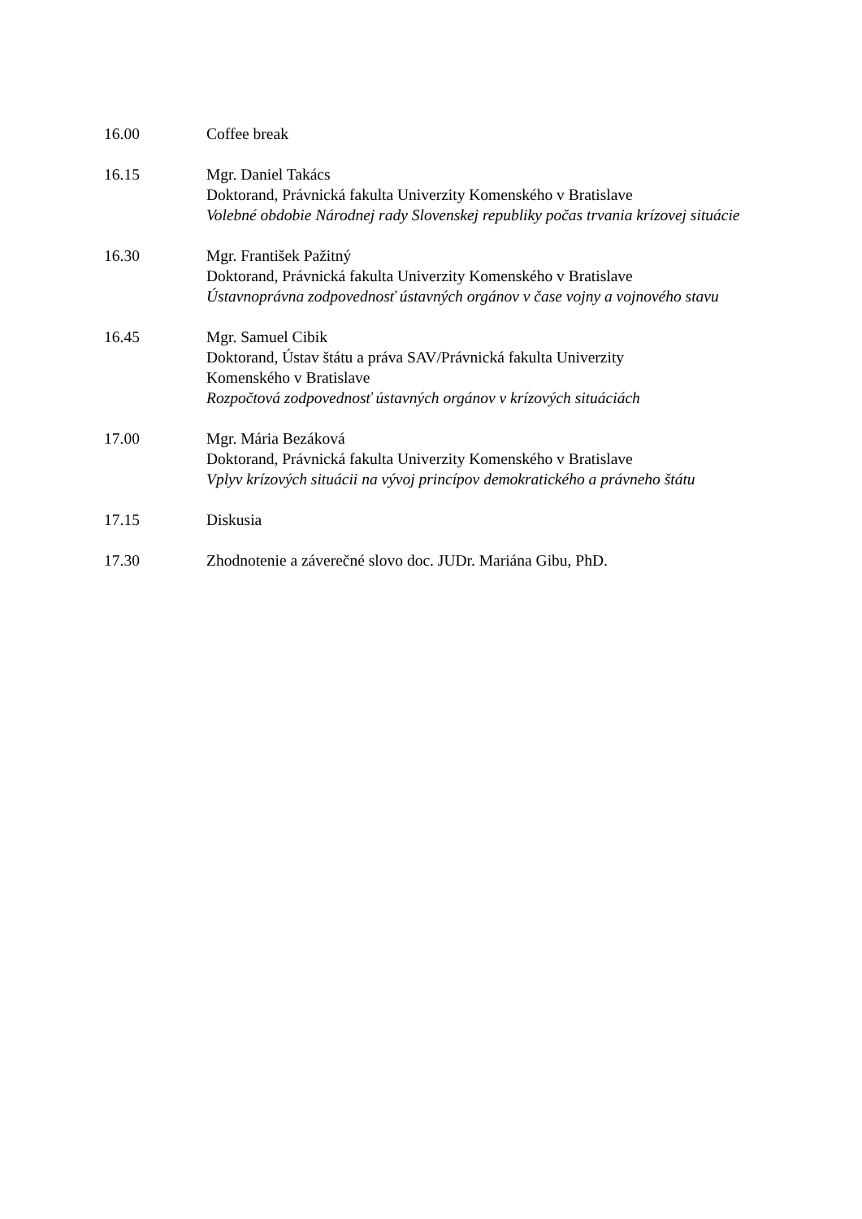16.00 Coffee break
16.15 Mgr. Daniel Takács
Doktorand, Právnická fakulta Univerzity Komenského v Bratislave
Volebné obdobie Národnej rady Slovenskej republiky počas trvania krízovej situácie
16.30 Mgr. František Pažitný
Doktorand, Právnická fakulta Univerzity Komenského v Bratislave
Ústavnoprávna zodpovednosť ústavných orgánov v čase vojny a vojnového stavu
16.45 Mgr. Samuel Cibik
Doktorand, Ústav štátu a práva SAV/Právnická fakulta Univerzity
Komenského v Bratislave
Rozpočtová zodpovednosť ústavných orgánov v krízových situáciách
17.00 Mgr. Mária Bezáková
Doktorand, Právnická fakulta Univerzity Komenského v Bratislave
Vplyv krízových situácii na vývoj princípov demokratického a právneho štátu
17.15 Diskusia
17.30 Zhodnotenie a záverečné slovo doc. JUDr. Mariána Gibu, PhD.